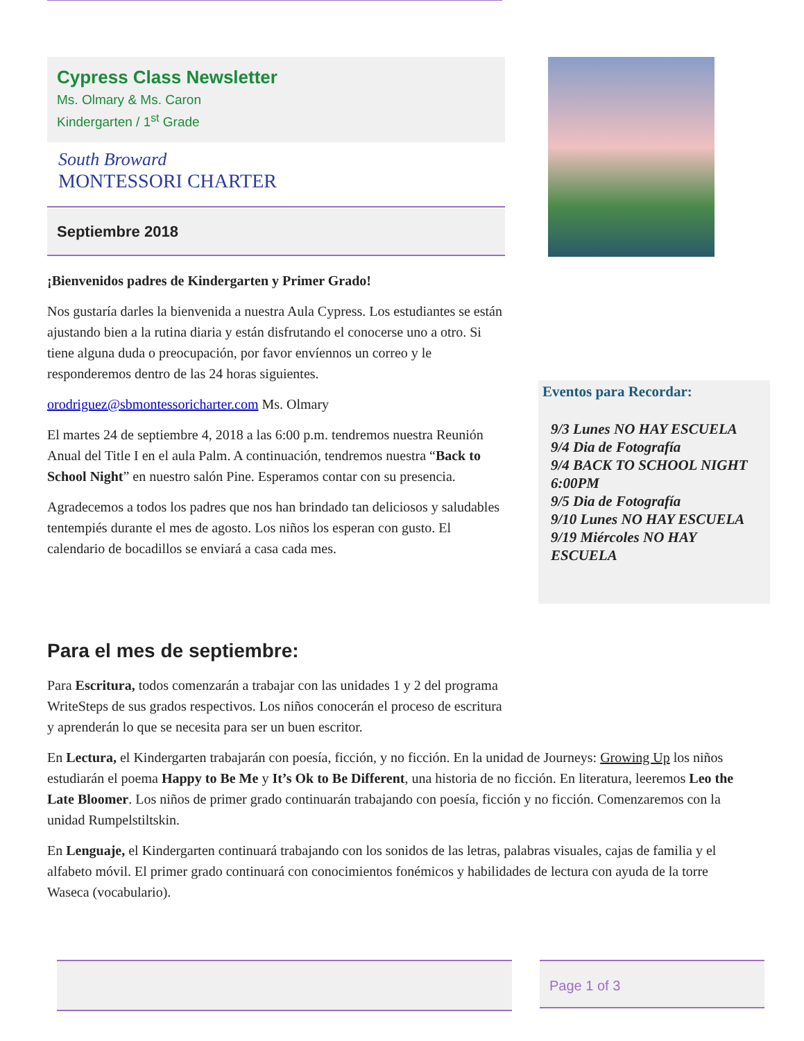Cypress Class Newsletter
Ms. Olmary & Ms. Caron
Kindergarten / 1<sup>st</sup> Grade
South Broward
MONTESSORI CHARTER
Septiembre 2018
¡Bienvenidos padres de Kindergarten y Primer Grado!
Nos gustaría darles la bienvenida a nuestra Aula Cypress. Los estudiantes se están ajustando bien a la rutina diaria y están disfrutando el conocerse uno a otro. Si tiene alguna duda o preocupación, por favor envíennos un correo y le responderemos dentro de las 24 horas siguientes.
orodriguez@sbmontessoricharter.com Ms. Olmary
El martes 24 de septiembre 4, 2018 a las 6:00 p.m. tendremos nuestra Reunión Anual del Title I en el aula Palm. A continuación, tendremos nuestra “Back to School Night” en nuestro salón Pine. Esperamos contar con su presencia.
Agradecemos a todos los padres que nos han brindado tan deliciosos y saludables tentempiés durante el mes de agosto. Los niños los esperan con gusto. El calendario de bocadillos se enviará a casa cada mes.
Para el mes de septiembre:
Para Escritura, todos comenzarán a trabajar con las unidades 1 y 2 del programa WriteSteps de sus grados respectivos. Los niños conocerán el proceso de escritura y aprenderán lo que se necesita para ser un buen escritor.
En Lectura, el Kindergarten trabajarán con poesía, ficción, y no ficción. En la unidad de Journeys: Growing Up los niños estudiarán el poema Happy to Be Me y It’s Ok to Be Different, una historia de no ficción. En literatura, leeremos Leo the Late Bloomer. Los niños de primer grado continuarán trabajando con poesía, ficción y no ficción. Comenzaremos con la unidad Rumpelstiltskin.
En Lenguaje, el Kindergarten continuará trabajando con los sonidos de las letras, palabras visuales, cajas de familia y el alfabeto móvil. El primer grado continuará con conocimientos fonémicos y habilidades de lectura con ayuda de la torre Waseca (vocabulario).
Eventos para Recordar:
9/3 Lunes NO HAY ESCUELA
9/4 Dia de Fotografía
9/4 BACK TO SCHOOL NIGHT 6:00PM
9/5 Dia de Fotografía
9/10 Lunes NO HAY ESCUELA
9/19 Miércoles NO HAY ESCUELA
Page 1 of 3